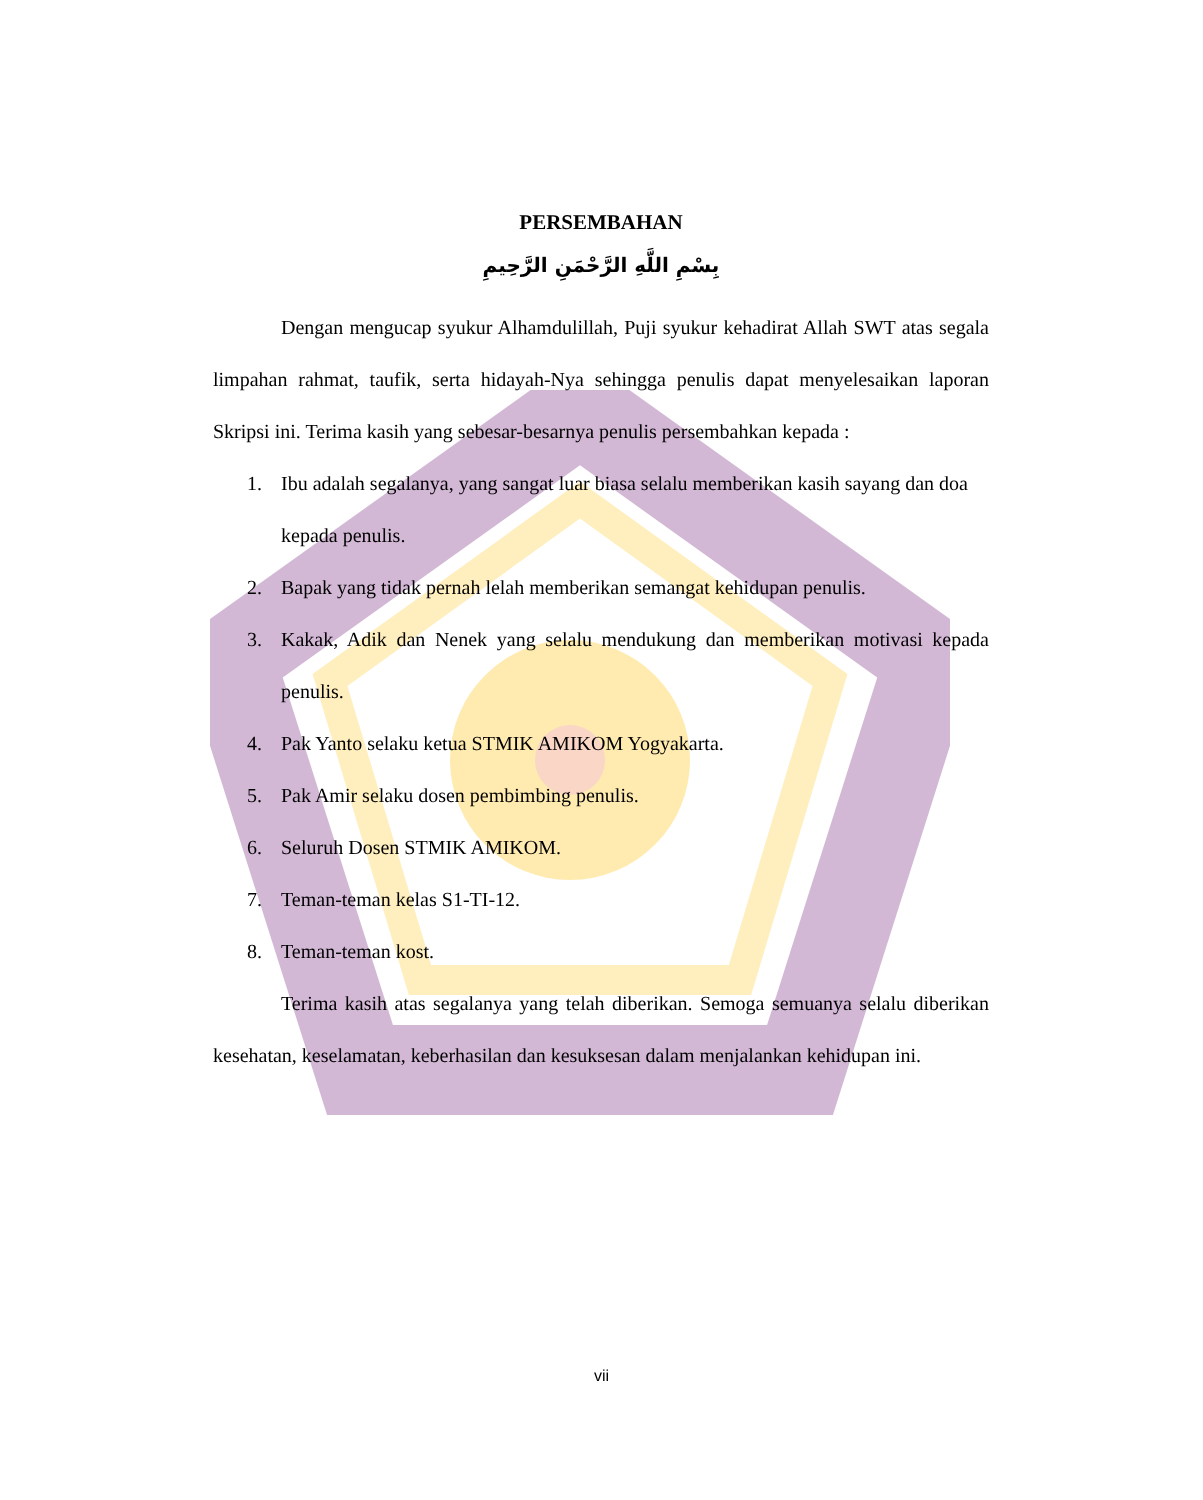PERSEMBAHAN
بِسْمِ اللَّهِ الرَّحْمَنِ الرَّحِيمِ
Dengan mengucap syukur Alhamdulillah, Puji syukur kehadirat Allah SWT atas segala limpahan rahmat, taufik, serta hidayah-Nya sehingga penulis dapat menyelesaikan laporan Skripsi ini. Terima kasih yang sebesar-besarnya penulis persembahkan kepada :
1. Ibu adalah segalanya, yang sangat luar biasa selalu memberikan kasih sayang dan doa kepada penulis.
2. Bapak yang tidak pernah lelah memberikan semangat kehidupan penulis.
3. Kakak, Adik dan Nenek yang selalu mendukung dan memberikan motivasi kepada penulis.
4. Pak Yanto selaku ketua STMIK AMIKOM Yogyakarta.
5. Pak Amir selaku dosen pembimbing penulis.
6. Seluruh Dosen STMIK AMIKOM.
7. Teman-teman kelas S1-TI-12.
8. Teman-teman kost.
Terima kasih atas segalanya yang telah diberikan. Semoga semuanya selalu diberikan kesehatan, keselamatan, keberhasilan dan kesuksesan dalam menjalankan kehidupan ini.
vii